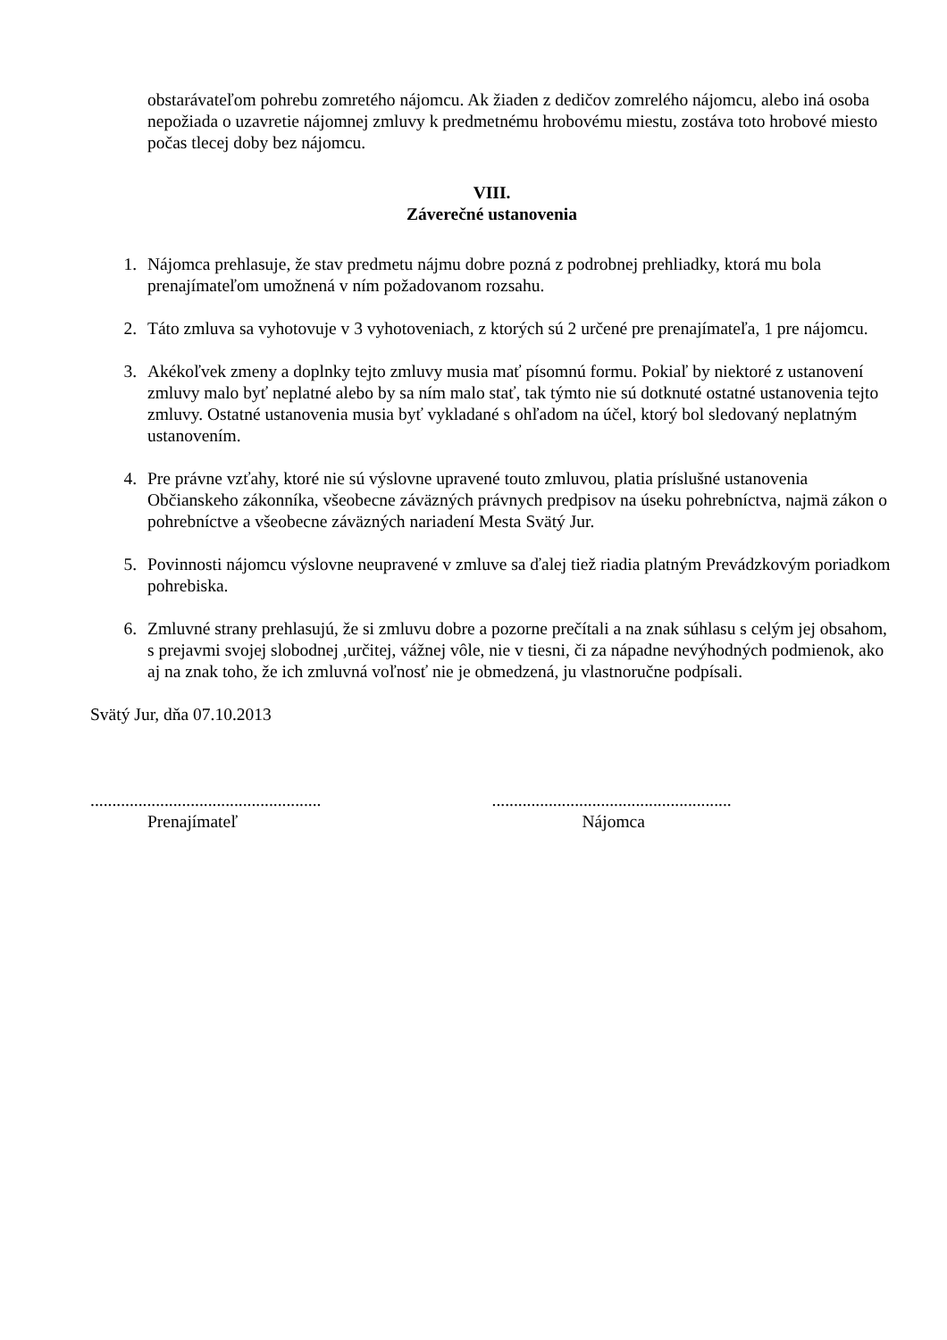obstarávateľom pohrebu zomretého nájomcu. Ak žiaden z dedičov zomrelého nájomcu, alebo iná osoba nepožiada o uzavretie nájomnej zmluvy k predmetnému hrobovému miestu, zostáva toto hrobové miesto počas tlecej doby bez nájomcu.
VIII.
Záverečné ustanovenia
1. Nájomca prehlasuje, že stav predmetu nájmu dobre pozná z podrobnej prehliadky, ktorá mu bola prenajímateľom umožnená v ním požadovanom rozsahu.
2. Táto zmluva sa vyhotovuje v 3 vyhotoveniach, z ktorých sú 2 určené pre prenajímateľa, 1 pre nájomcu.
3. Akékoľvek zmeny a doplnky tejto zmluvy musia mať písomnú formu. Pokiaľ by niektoré z ustanovení zmluvy malo byť neplatné alebo by sa ním malo stať, tak týmto nie sú dotknuté ostatné ustanovenia tejto zmluvy. Ostatné ustanovenia musia byť vykladané s ohľadom na účel, ktorý bol sledovaný neplatným ustanovením.
4. Pre právne vzťahy, ktoré nie sú výslovne upravené touto zmluvou, platia príslušné ustanovenia Občianskeho zákonníka, všeobecne záväzných právnych predpisov na úseku pohrebníctva, najmä zákon o pohrebníctve a všeobecne záväzných nariadení Mesta Svätý Jur.
5. Povinnosti nájomcu výslovne neupravené v zmluve sa ďalej tiež riadia platným Prevádzkovým poriadkom pohrebiska.
6. Zmluvné strany prehlasujú, že si zmluvu dobre a pozorne prečítali a na znak súhlasu s celým jej obsahom, s prejavmi svojej slobodnej ,určitej, vážnej vôle, nie v tiesni, či za nápadne nevýhodných podmienok, ako aj na znak toho, že ich zmluvná voľnosť nie je obmedzená, ju vlastnoručne podpísali.
Svätý Jur, dňa 07.10.2013
.....................................................
Prenajímateľ
.......................................................
Nájomca